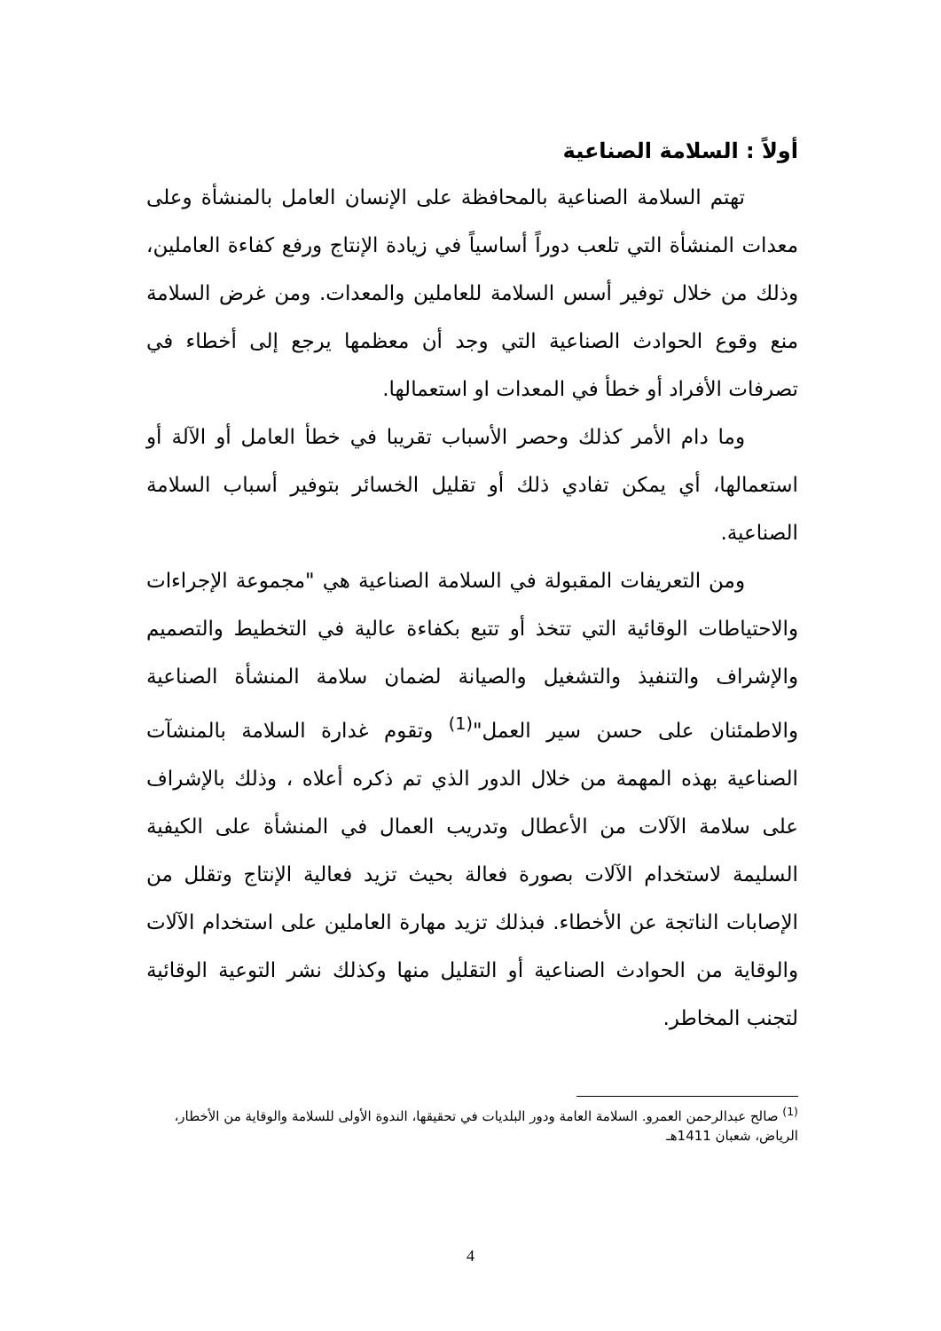أولاً : السلامة الصناعية
تهتم السلامة الصناعية بالمحافظة على الإنسان العامل بالمنشأة وعلى معدات المنشأة التي تلعب دوراً أساسياً في زيادة الإنتاج ورفع كفاءة العاملين، وذلك من خلال توفير أسس السلامة للعاملين والمعدات. ومن غرض السلامة منع وقوع الحوادث الصناعية التي وجد أن معظمها يرجع إلى أخطاء في تصرفات الأفراد أو خطأ في المعدات او استعمالها.
وما دام الأمر كذلك وحصر الأسباب تقريبا في خطأ العامل أو الآلة أو استعمالها، أي يمكن تفادي ذلك أو تقليل الخسائر بتوفير أسباب السلامة الصناعية.
ومن التعريفات المقبولة في السلامة الصناعية هي "مجموعة الإجراءات والاحتياطات الوقائية التي تتخذ أو تتبع بكفاءة عالية في التخطيط والتصميم والإشراف والتنفيذ والتشغيل والصيانة لضمان سلامة المنشأة الصناعية والاطمئنان على حسن سير العمل"<sup>(1)</sup> وتقوم غدارة السلامة بالمنشآت الصناعية بهذه المهمة من خلال الدور الذي تم ذكره أعلاه ، وذلك بالإشراف على سلامة الآلات من الأعطال وتدريب العمال في المنشأة على الكيفية السليمة لاستخدام الآلات بصورة فعالة بحيث تزيد فعالية الإنتاج وتقلل من الإصابات الناتجة عن الأخطاء. فبذلك تزيد مهارة العاملين على استخدام الآلات والوقاية من الحوادث الصناعية أو التقليل منها وكذلك نشر التوعية الوقائية لتجنب المخاطر.
<sup>(1)</sup> صالح عبدالرحمن العمرو. السلامة العامة ودور البلديات في تحقيقها، الندوة الأولى للسلامة والوقاية من الأخطار، الرياض، شعبان 1411هـ
4